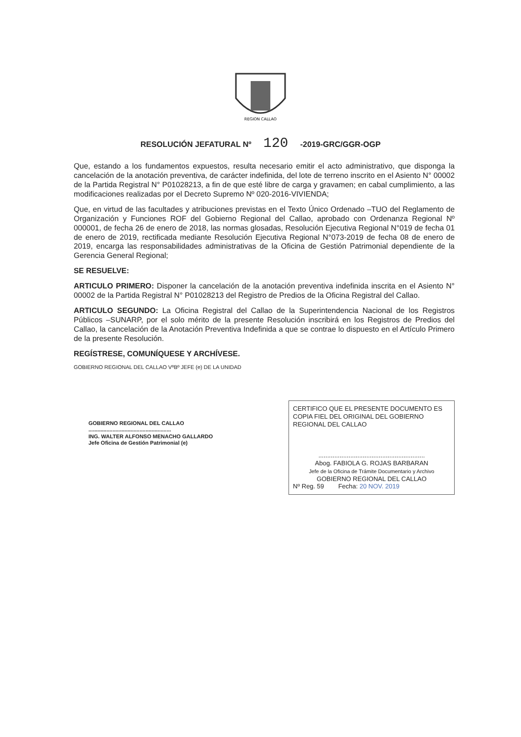REGION CALLAO
RESOLUCIÓN JEFATURAL Nº 120 -2019-GRC/GGR-OGP
Que, estando a los fundamentos expuestos, resulta necesario emitir el acto administrativo, que disponga la cancelación de la anotación preventiva, de carácter indefinida, del lote de terreno inscrito en el Asiento N° 00002 de la Partida Registral N° P01028213, a fin de que esté libre de carga y gravamen; en cabal cumplimiento, a las modificaciones realizadas por el Decreto Supremo Nº 020-2016-VIVIENDA;
Que, en virtud de las facultades y atribuciones previstas en el Texto Único Ordenado –TUO del Reglamento de Organización y Funciones ROF del Gobierno Regional del Callao, aprobado con Ordenanza Regional Nº 000001, de fecha 26 de enero de 2018, las normas glosadas, Resolución Ejecutiva Regional N°019 de fecha 01 de enero de 2019, rectificada mediante Resolución Ejecutiva Regional N°073-2019 de fecha 08 de enero de 2019, encarga las responsabilidades administrativas de la Oficina de Gestión Patrimonial dependiente de la Gerencia General Regional;
SE RESUELVE:
ARTICULO PRIMERO: Disponer la cancelación de la anotación preventiva indefinida inscrita en el Asiento N° 00002 de la Partida Registral N° P01028213 del Registro de Predios de la Oficina Registral del Callao.
ARTICULO SEGUNDO: La Oficina Registral del Callao de la Superintendencia Nacional de los Registros Públicos –SUNARP, por el solo mérito de la presente Resolución inscribirá en los Registros de Predios del Callao, la cancelación de la Anotación Preventiva Indefinida a que se contrae lo dispuesto en el Artículo Primero de la presente Resolución.
REGÍSTRESE, COMUNÍQUESE Y ARCHÍVESE.
GOBIERNO REGIONAL DEL CALLAO VºBº JEFE (e) DE LA UNIDAD
GOBIERNO REGIONAL DEL CALLAO
.......................................................
ING. WALTER ALFONSO MENACHO GALLARDO
Jefe Oficina de Gestión Patrimonial (e)
CERTIFICO QUE EL PRESENTE DOCUMENTO ES COPIA FIEL DEL ORIGINAL DEL GOBIERNO REGIONAL DEL CALLAO
............................................................
Abog. FABIOLA G. ROJAS BARBARAN
Jefe de la Oficina de Trámite Documentario y Archivo
GOBIERNO REGIONAL DEL CALLAO
Nº Reg. 59 Fecha: 20 NOV. 2019